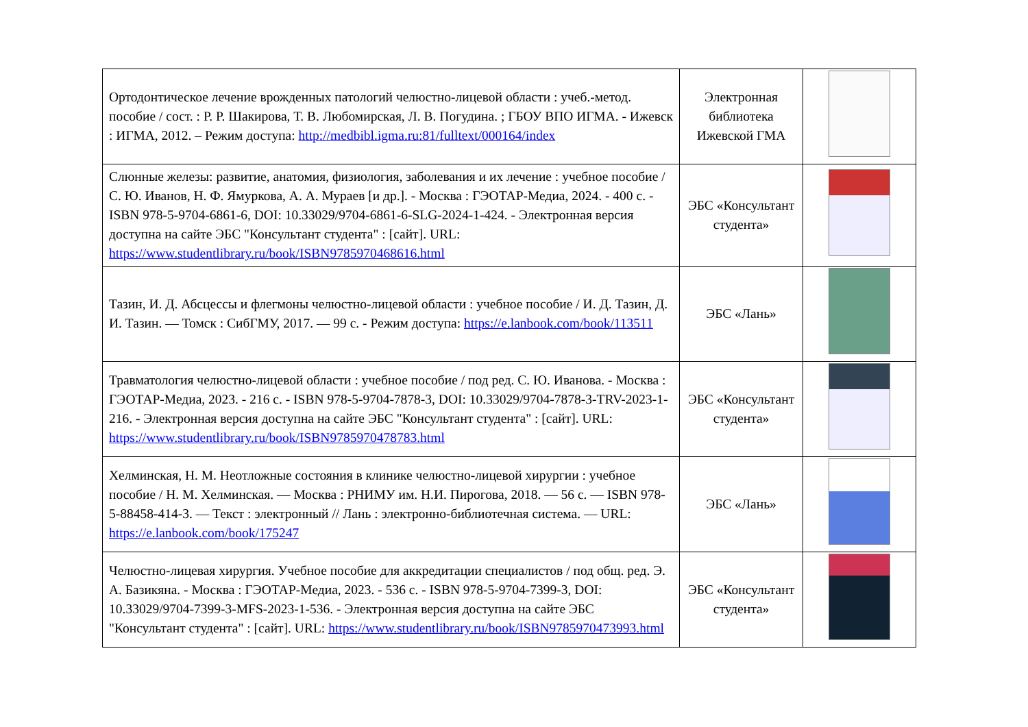| Ортодонтическое лечение врожденных патологий челюстно-лицевой области : учеб.-метод. пособие / сост. : Р. Р. Шакирова, Т. В. Любомирская, Л. В. Погудина. ; ГБОУ ВПО ИГМА. - Ижевск : ИГМА, 2012. – Режим доступа: http://medbibl.igma.ru:81/fulltext/000164/index | Электронная библиотека Ижевской ГМА | |
| Слюнные железы: развитие, анатомия, физиология, заболевания и их лечение : учебное пособие / С. Ю. Иванов, Н. Ф. Ямуркова, А. А. Мураев [и др.]. - Москва : ГЭОТАР-Медиа, 2024. - 400 с. - ISBN 978-5-9704-6861-6, DOI: 10.33029/9704-6861-6-SLG-2024-1-424. - Электронная версия доступна на сайте ЭБС "Консультант студента" : [сайт]. URL: https://www.studentlibrary.ru/book/ISBN9785970468616.html | ЭБС «Консультант студента» | |
| Тазин, И. Д. Абсцессы и флегмоны челюстно-лицевой области : учебное пособие / И. Д. Тазин, Д. И. Тазин. — Томск : СибГМУ, 2017. — 99 с. - Режим доступа: https://e.lanbook.com/book/113511 | ЭБС «Лань» | |
| Травматология челюстно-лицевой области : учебное пособие / под ред. С. Ю. Иванова. - Москва : ГЭОТАР-Медиа, 2023. - 216 с. - ISBN 978-5-9704-7878-3, DOI: 10.33029/9704-7878-3-TRV-2023-1-216. - Электронная версия доступна на сайте ЭБС "Консультант студента" : [сайт]. URL: https://www.studentlibrary.ru/book/ISBN9785970478783.html | ЭБС «Консультант студента» | |
| Хелминская, Н. М. Неотложные состояния в клинике челюстно-лицевой хирургии : учебное пособие / Н. М. Хелминская. — Москва : РНИМУ им. Н.И. Пирогова, 2018. — 56 с. — ISBN 978-5-88458-414-3. — Текст : электронный // Лань : электронно-библиотечная система. — URL: https://e.lanbook.com/book/175247 | ЭБС «Лань» | |
| Челюстно-лицевая хирургия. Учебное пособие для аккредитации специалистов / под общ. ред. Э. А. Базикяна. - Москва : ГЭОТАР-Медиа, 2023. - 536 с. - ISBN 978-5-9704-7399-3, DOI: 10.33029/9704-7399-3-MFS-2023-1-536. - Электронная версия доступна на сайте ЭБС "Консультант студента" : [сайт]. URL: https://www.studentlibrary.ru/book/ISBN9785970473993.html | ЭБС «Консультант студента» | |